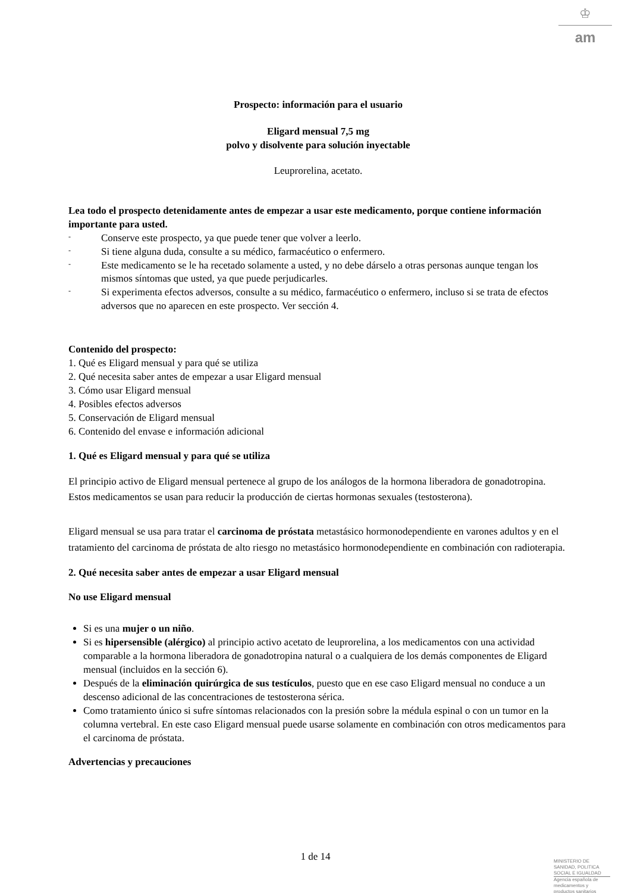♔
am
Prospecto: información para el usuario
Eligard mensual 7,5 mg
polvo y disolvente para solución inyectable
Leuprorelina, acetato.
Lea todo el prospecto detenidamente antes de empezar a usar este medicamento, porque contiene información importante para usted.
- Conserve este prospecto, ya que puede tener que volver a leerlo.
- Si tiene alguna duda, consulte a su médico, farmacéutico o enfermero.
- Este medicamento se le ha recetado solamente a usted, y no debe dárselo a otras personas aunque tengan los mismos síntomas que usted, ya que puede perjudicarles.
- Si experimenta efectos adversos, consulte a su médico, farmacéutico o enfermero, incluso si se trata de efectos adversos que no aparecen en este prospecto. Ver sección 4.
Contenido del prospecto:
1. Qué es Eligard mensual y para qué se utiliza
2. Qué necesita saber antes de empezar a usar Eligard mensual
3. Cómo usar Eligard mensual
4. Posibles efectos adversos
5. Conservación de Eligard mensual
6. Contenido del envase e información adicional
1. Qué es Eligard mensual y para qué se utiliza
El principio activo de Eligard mensual pertenece al grupo de los análogos de la hormona liberadora de gonadotropina. Estos medicamentos se usan para reducir la producción de ciertas hormonas sexuales (testosterona).
Eligard mensual se usa para tratar el carcinoma de próstata metastásico hormonodependiente en varones adultos y en el tratamiento del carcinoma de próstata de alto riesgo no metastásico hormonodependiente en combinación con radioterapia.
2. Qué necesita saber antes de empezar a usar Eligard mensual
No use Eligard mensual
Si es una mujer o un niño.
Si es hipersensible (alérgico) al principio activo acetato de leuprorelina, a los medicamentos con una actividad comparable a la hormona liberadora de gonadotropina natural o a cualquiera de los demás componentes de Eligard mensual (incluidos en la sección 6).
Después de la eliminación quirúrgica de sus testículos, puesto que en ese caso Eligard mensual no conduce a un descenso adicional de las concentraciones de testosterona sérica.
Como tratamiento único si sufre síntomas relacionados con la presión sobre la médula espinal o con un tumor en la columna vertebral. En este caso Eligard mensual puede usarse solamente en combinación con otros medicamentos para el carcinoma de próstata.
Advertencias y precauciones
1 de 14
MINISTERIO DE
SANIDAD, POLITICA
SOCIAL E IGUALDAD
Agencia española de
medicamentos y
productos sanitarios